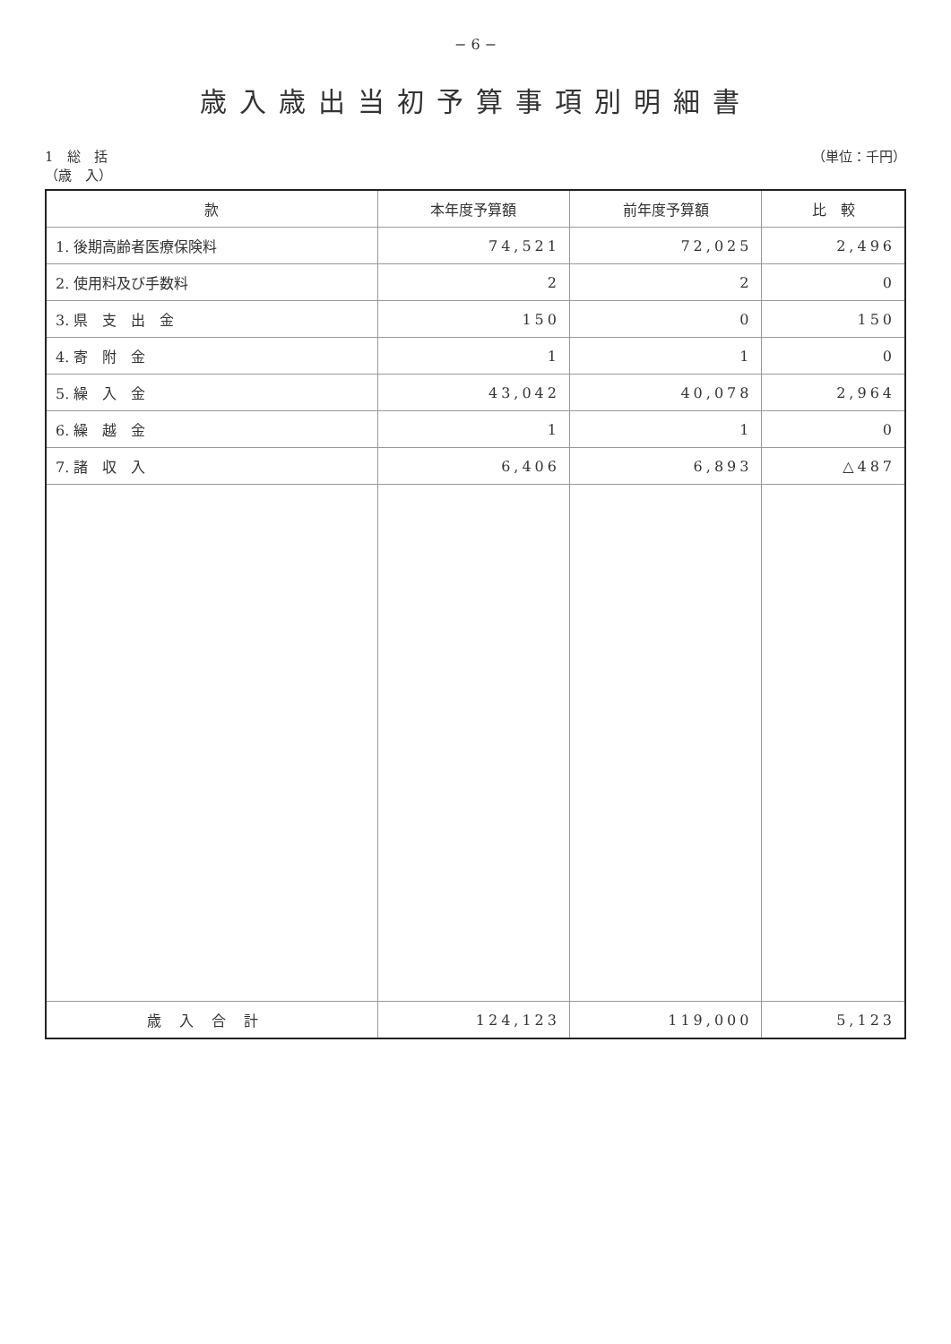− 6 −
歳入歳出当初予算事項別明細書
1　総　括
（歳　入） （単位：千円）
| 款 | 本年度予算額 | 前年度予算額 | 比 較 |
| --- | --- | --- | --- |
| 1. 後期高齢者医療保険料 | 74,521 | 72,025 | 2,496 |
| 2. 使用料及び手数料 | 2 | 2 | 0 |
| 3. 県 支 出 金 | 150 | 0 | 150 |
| 4. 寄 附 金 | 1 | 1 | 0 |
| 5. 繰 入 金 | 43,042 | 40,078 | 2,964 |
| 6. 繰 越 金 | 1 | 1 | 0 |
| 7. 諸 収 入 | 6,406 | 6,893 | △487 |
| 歳入合計 | 124,123 | 119,000 | 5,123 |